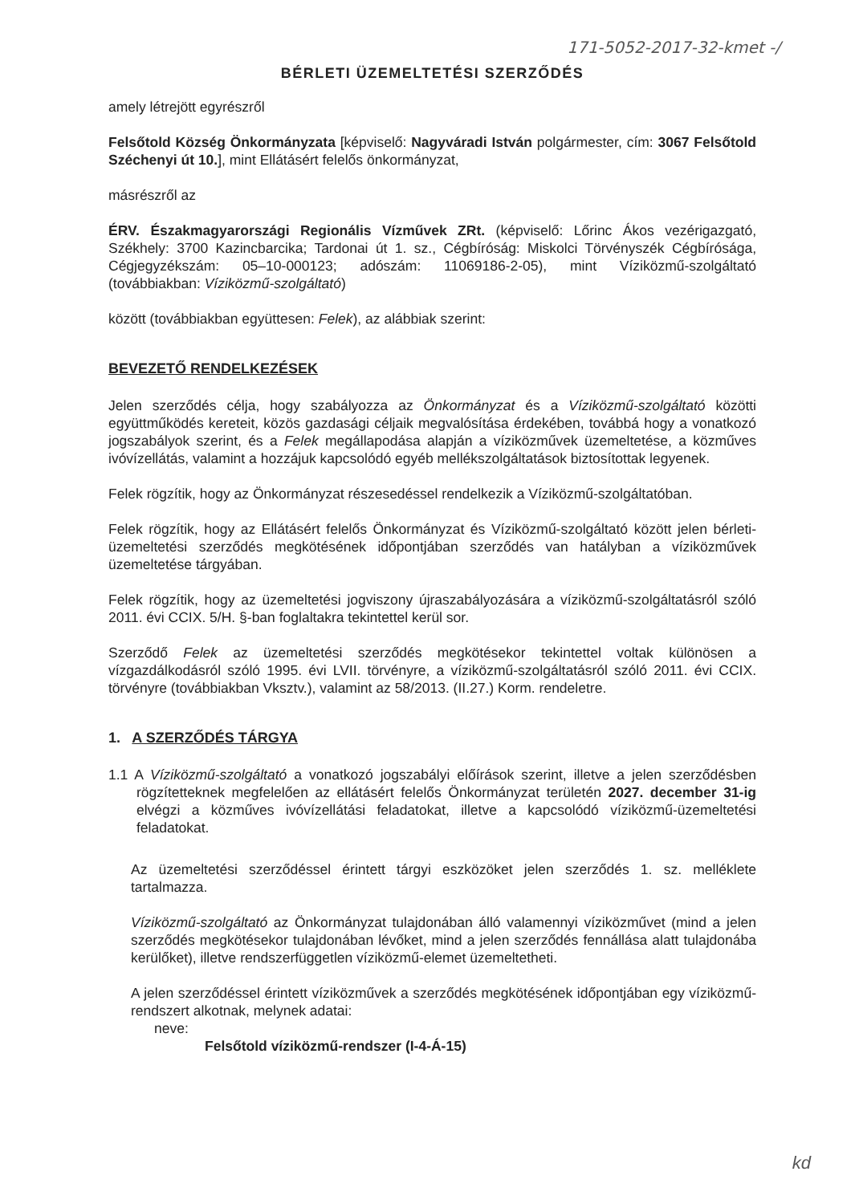171-5052-2017-32-kmet -/
BÉRLETI ÜZEMELTETÉSI SZERZŐDÉS
amely létrejött egyrészről
Felsőtold Község Önkormányzata [képviselő: Nagyváradi István polgármester, cím: 3067 Felsőtold Széchenyi út 10.], mint Ellátásért felelős önkormányzat,
másrészről az
ÉRV. Északmagyarországi Regionális Vízművek ZRt. (képviselő: Lőrinc Ákos vezérigazgató, Székhely: 3700 Kazincbarcika; Tardonai út 1. sz., Cégbíróság: Miskolci Törvényszék Cégbírósága, Cégjegyzékszám: 05–10-000123; adószám: 11069186-2-05), mint Víziközmű-szolgáltató (továbbiakban: Víziközmű-szolgáltató)
között (továbbiakban együttesen: Felek), az alábbiak szerint:
BEVEZETŐ RENDELKEZÉSEK
Jelen szerződés célja, hogy szabályozza az Önkormányzat és a Víziközmű-szolgáltató közötti együttműködés kereteit, közös gazdasági céljaik megvalósítása érdekében, továbbá hogy a vonatkozó jogszabályok szerint, és a Felek megállapodása alapján a víziközművek üzemeltetése, a közműves ivóvízellátás, valamint a hozzájuk kapcsolódó egyéb mellékszolgáltatások biztosítottak legyenek.
Felek rögzítik, hogy az Önkormányzat részesedéssel rendelkezik a Víziközmű-szolgáltatóban.
Felek rögzítik, hogy az Ellátásért felelős Önkormányzat és Víziközmű-szolgáltató között jelen bérleti-üzemeltetési szerződés megkötésének időpontjában szerződés van hatályban a víziközművek üzemeltetése tárgyában.
Felek rögzítik, hogy az üzemeltetési jogviszony újraszabályozására a víziközmű-szolgáltatásról szóló 2011. évi CCIX. 5/H. §-ban foglaltakra tekintettel kerül sor.
Szerződő Felek az üzemeltetési szerződés megkötésekor tekintettel voltak különösen a vízgazdálkodásról szóló 1995. évi LVII. törvényre, a víziközmű-szolgáltatásról szóló 2011. évi CCIX. törvényre (továbbiakban Vksztv.), valamint az 58/2013. (II.27.) Korm. rendeletre.
1. A SZERZŐDÉS TÁRGYA
1.1 A Víziközmű-szolgáltató a vonatkozó jogszabályi előírások szerint, illetve a jelen szerződésben rögzítetteknek megfelelően az ellátásért felelős Önkormányzat területén 2027. december 31-ig elvégzi a közműves ivóvízellátási feladatokat, illetve a kapcsolódó víziközmű-üzemeltetési feladatokat.
Az üzemeltetési szerződéssel érintett tárgyi eszközöket jelen szerződés 1. sz. melléklete tartalmazza.
Víziközmű-szolgáltató az Önkormányzat tulajdonában álló valamennyi víziközművet (mind a jelen szerződés megkötésekor tulajdonában lévőket, mind a jelen szerződés fennállása alatt tulajdonába kerülőket), illetve rendszerfüggetlen víziközmű-elemet üzemeltetheti.
A jelen szerződéssel érintett víziközművek a szerződés megkötésének időpontjában egy víziközmű-rendszert alkotnak, melynek adatai:
neve:
Felsőtold víziközmű-rendszer (I-4-Á-15)
kd